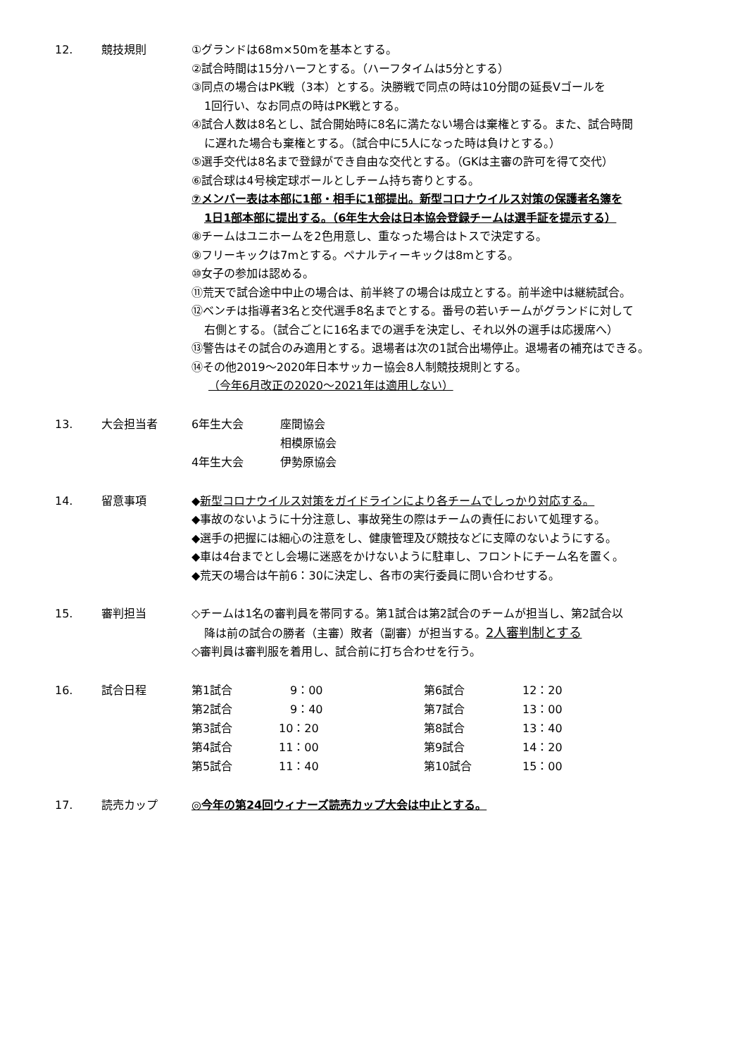12. 競技規則 ①グランドは68m×50mを基本とする。
②試合時間は15分ハーフとする。（ハーフタイムは5分とする）
③同点の場合はPK戦（3本）とする。決勝戦で同点の時は10分間の延長Vゴールを
1回行い、なお同点の時はPK戦とする。
④試合人数は8名とし、試合開始時に8名に満たない場合は棄権とする。また、試合時間
に遅れた場合も棄権とする。（試合中に5人になった時は負けとする。）
⑤選手交代は8名まで登録ができ自由な交代とする。（GKは主審の許可を得て交代）
⑥試合球は4号検定球ボールとしチーム持ち寄りとする。
⑦メンバー表は本部に1部・相手に1部提出。新型コロナウイルス対策の保護者名簿を
1日1部本部に提出する。（6年生大会は日本協会登録チームは選手証を提示する）
⑧チームはユニホームを2色用意し、重なった場合はトスで決定する。
⑨フリーキックは7mとする。ペナルティーキックは8mとする。
⑩女子の参加は認める。
⑪荒天で試合途中中止の場合は、前半終了の場合は成立とする。前半途中は継続試合。
⑫ベンチは指導者3名と交代選手8名までとする。番号の若いチームがグランドに対して
右側とする。（試合ごとに16名までの選手を決定し、それ以外の選手は応援席へ）
⑬警告はその試合のみ適用とする。退場者は次の1試合出場停止。退場者の補充はできる。
⑭その他2019～2020年日本サッカー協会8人制競技規則とする。
（今年6月改正の2020～2021年は適用しない）
13. 大会担当者
| 6年生大会 | 座間協会 |
| | 相模原協会 |
| 4年生大会 | 伊勢原協会 |
14. 留意事項 ◆新型コロナウイルス対策をガイドラインにより各チームでしっかり対応する。
◆事故のないように十分注意し、事故発生の際はチームの責任において処理する。
◆選手の把握には細心の注意をし、健康管理及び競技などに支障のないようにする。
◆車は4台までとし会場に迷惑をかけないように駐車し、フロントにチーム名を置く。
◆荒天の場合は午前6：30に決定し、各市の実行委員に問い合わせする。
15. 審判担当 ◇チームは1名の審判員を帯同する。第1試合は第2試合のチームが担当し、第2試合以
降は前の試合の勝者（主審）敗者（副審）が担当する。2人審判制とする
◇審判員は審判服を着用し、試合前に打ち合わせを行う。
16. 試合日程
| 第1試合 | 9：00 | 第6試合 | 12：20 |
| 第2試合 | 9：40 | 第7試合 | 13：00 |
| 第3試合 | 10：20 | 第8試合 | 13：40 |
| 第4試合 | 11：00 | 第9試合 | 14：20 |
| 第5試合 | 11：40 | 第10試合 | 15：00 |
17. 読売カップ ◎今年の第24回ウィナーズ読売カップ大会は中止とする。